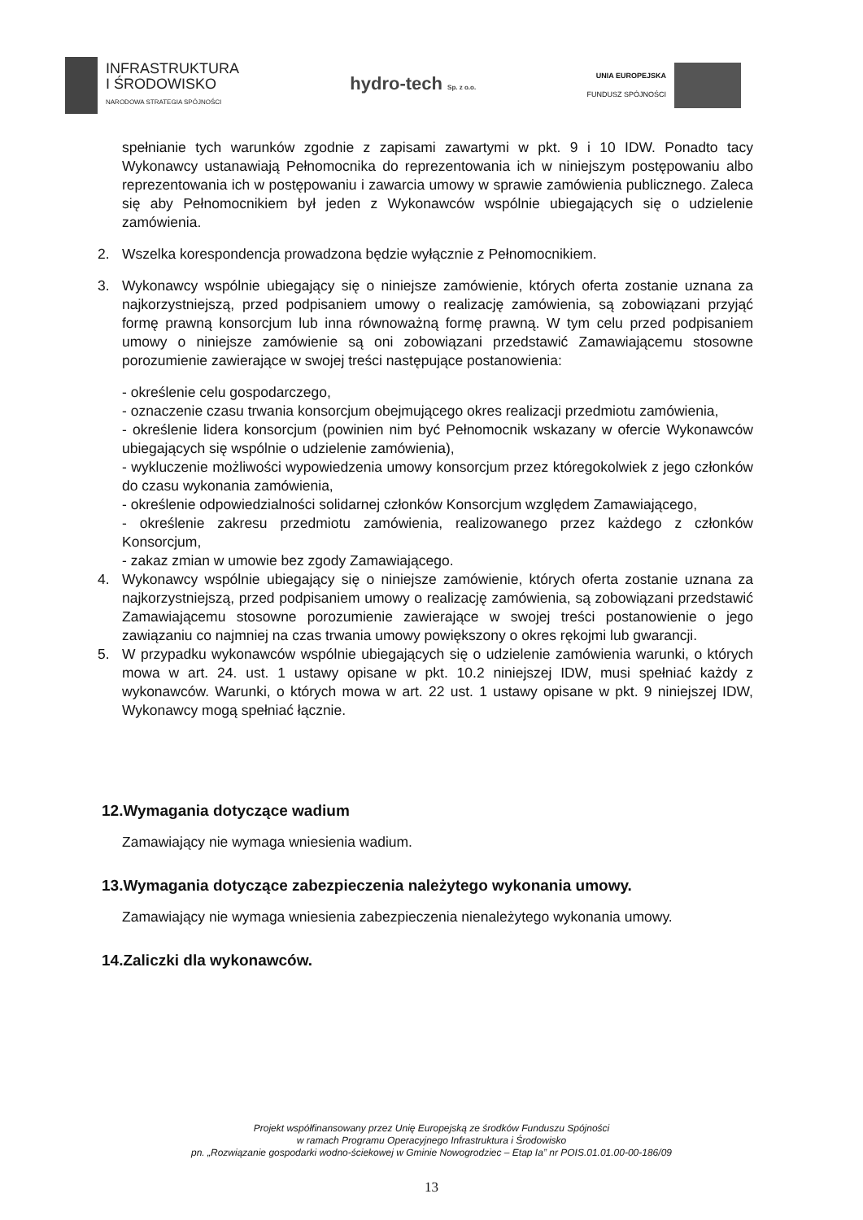INFRASTRUKTURA
I ŚRODOWISKO
NARODOWA STRATEGIA SPÓJNOŚCI
hydro-tech Sp. z o.o.
UNIA EUROPEJSKA
FUNDUSZ SPÓJNOŚCI
spełnianie tych warunków zgodnie z zapisami zawartymi w pkt. 9 i 10 IDW. Ponadto tacy Wykonawcy ustanawiają Pełnomocnika do reprezentowania ich w niniejszym postępowaniu albo reprezentowania ich w postępowaniu i zawarcia umowy w sprawie zamówienia publicznego. Zaleca się aby Pełnomocnikiem był jeden z Wykonawców wspólnie ubiegających się o udzielenie zamówienia.
2. Wszelka korespondencja prowadzona będzie wyłącznie z Pełnomocnikiem.
3. Wykonawcy wspólnie ubiegający się o niniejsze zamówienie, których oferta zostanie uznana za najkorzystniejszą, przed podpisaniem umowy o realizację zamówienia, są zobowiązani przyjąć formę prawną konsorcjum lub inna równoważną formę prawną. W tym celu przed podpisaniem umowy o niniejsze zamówienie są oni zobowiązani przedstawić Zamawiającemu stosowne porozumienie zawierające w swojej treści następujące postanowienia:
- określenie celu gospodarczego,
- oznaczenie czasu trwania konsorcjum obejmującego okres realizacji przedmiotu zamówienia,
- określenie lidera konsorcjum (powinien nim być Pełnomocnik wskazany w ofercie Wykonawców ubiegających się wspólnie o udzielenie zamówienia),
- wykluczenie możliwości wypowiedzenia umowy konsorcjum przez któregokolwiek z jego członków do czasu wykonania zamówienia,
- określenie odpowiedzialności solidarnej członków Konsorcjum względem Zamawiającego,
- określenie zakresu przedmiotu zamówienia, realizowanego przez każdego z członków Konsorcjum,
- zakaz zmian w umowie bez zgody Zamawiającego.
4. Wykonawcy wspólnie ubiegający się o niniejsze zamówienie, których oferta zostanie uznana za najkorzystniejszą, przed podpisaniem umowy o realizację zamówienia, są zobowiązani przedstawić Zamawiającemu stosowne porozumienie zawierające w swojej treści postanowienie o jego zawiązaniu co najmniej na czas trwania umowy powiększony o okres rękojmi lub gwarancji.
5. W przypadku wykonawców wspólnie ubiegających się o udzielenie zamówienia warunki, o których mowa w art. 24. ust. 1 ustawy opisane w pkt. 10.2 niniejszej IDW, musi spełniać każdy z wykonawców. Warunki, o których mowa w art. 22 ust. 1 ustawy opisane w pkt. 9 niniejszej IDW, Wykonawcy mogą spełniać łącznie.
12.Wymagania dotyczące wadium
Zamawiający nie wymaga wniesienia wadium.
13.Wymagania dotyczące zabezpieczenia należytego wykonania umowy.
Zamawiający nie wymaga wniesienia zabezpieczenia nienależytego wykonania umowy.
14.Zaliczki dla wykonawców.
Projekt współfinansowany przez Unię Europejską ze środków Funduszu Spójności
w ramach Programu Operacyjnego Infrastruktura i Środowisko
pn. „Rozwiązanie gospodarki wodno-ściekowej w Gminie Nowogrodziec – Etap Ia” nr POIS.01.01.00-00-186/09
13